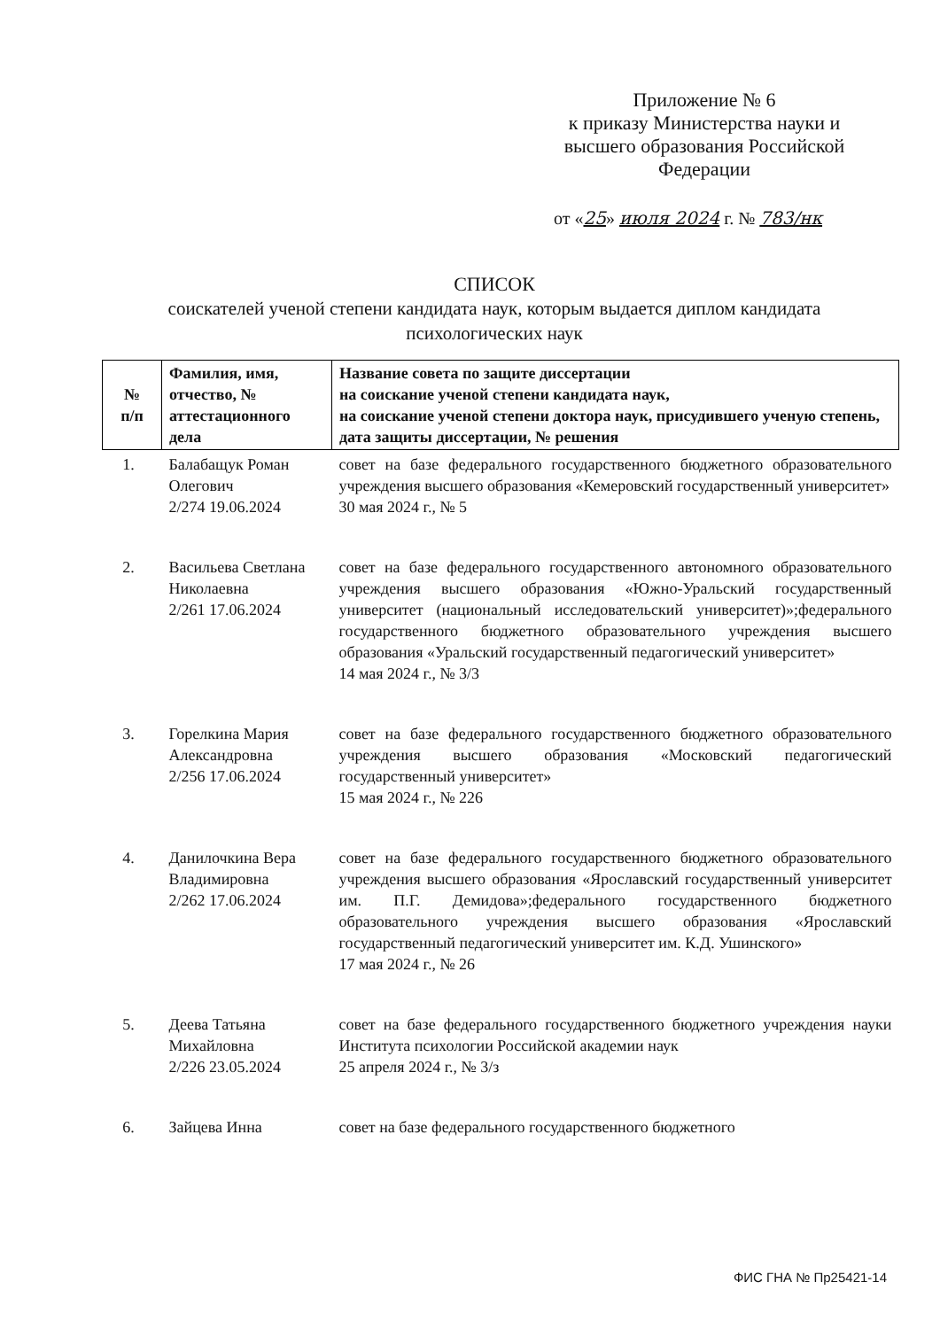Приложение № 6
к приказу Министерства науки и высшего образования Российской Федерации
от «25» июля 2024 г. № 783/нк
СПИСОК
соискателей ученой степени кандидата наук, которым выдается диплом кандидата психологических наук
| № п/п | Фамилия, имя, отчество, № аттестационного дела | Название совета по защите диссертации на соискание ученой степени кандидата наук, на соискание ученой степени доктора наук, присудившего ученую степень, дата защиты диссертации, № решения |
| --- | --- | --- |
| 1. | Балабащук Роман Олегович 2/274 19.06.2024 | совет на базе федерального государственного бюджетного образовательного учреждения высшего образования «Кемеровский государственный университет» 30 мая 2024 г., № 5 |
| 2. | Васильева Светлана Николаевна 2/261 17.06.2024 | совет на базе федерального государственного автономного образовательного учреждения высшего образования «Южно-Уральский государственный университет (национальный исследовательский университет)»;федерального государственного бюджетного образовательного учреждения высшего образования «Уральский государственный педагогический университет» 14 мая 2024 г., № 3/3 |
| 3. | Горелкина Мария Александровна 2/256 17.06.2024 | совет на базе федерального государственного бюджетного образовательного учреждения высшего образования «Московский педагогический государственный университет» 15 мая 2024 г., № 226 |
| 4. | Данилочкина Вера Владимировна 2/262 17.06.2024 | совет на базе федерального государственного бюджетного образовательного учреждения высшего образования «Ярославский государственный университет им. П.Г. Демидова»;федерального государственного бюджетного образовательного учреждения высшего образования «Ярославский государственный педагогический университет им. К.Д. Ушинского» 17 мая 2024 г., № 26 |
| 5. | Деева Татьяна Михайловна 2/226 23.05.2024 | совет на базе федерального государственного бюджетного учреждения науки Института психологии Российской академии наук 25 апреля 2024 г., № 3/з |
| 6. | Зайцева Инна | совет на базе федерального государственного бюджетного |
ФИС ГНА № Пр25421-14